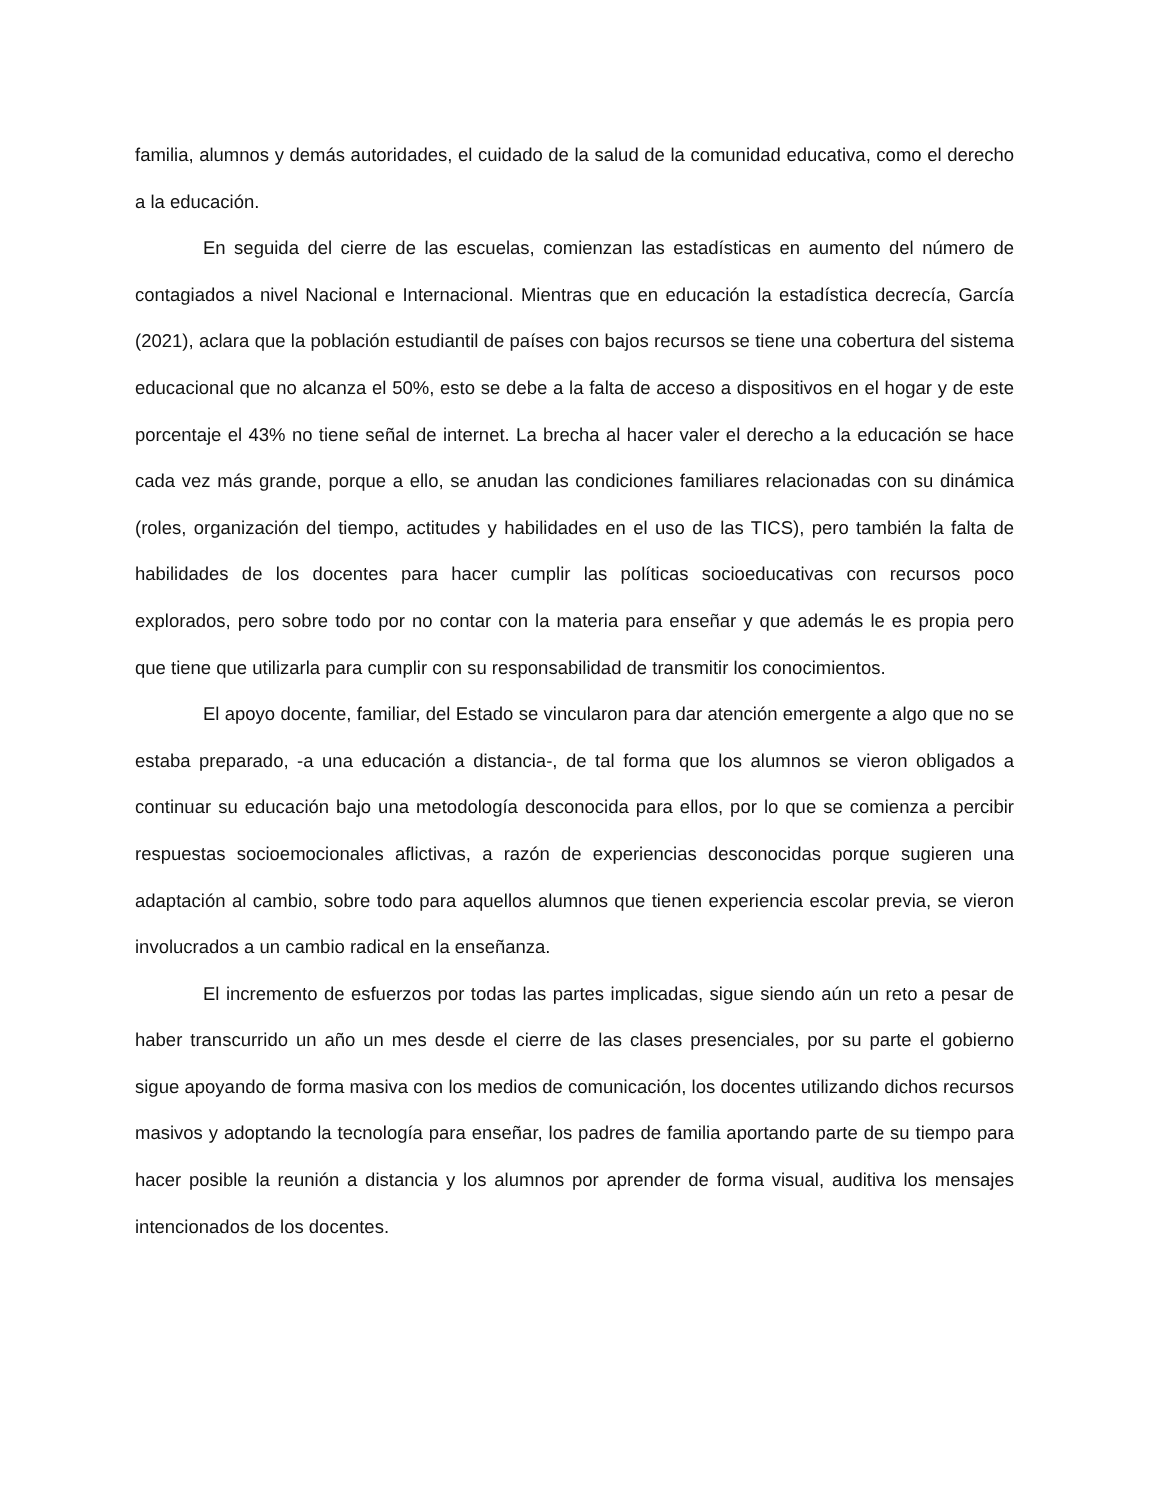familia, alumnos y demás autoridades, el cuidado de la salud de la comunidad educativa, como el derecho a la educación.
En seguida del cierre de las escuelas, comienzan las estadísticas en aumento del número de contagiados a nivel Nacional e Internacional. Mientras que en educación la estadística decrecía, García (2021), aclara que la población estudiantil de países con bajos recursos se tiene una cobertura del sistema educacional que no alcanza el 50%, esto se debe a la falta de acceso a dispositivos en el hogar y de este porcentaje el 43% no tiene señal de internet. La brecha al hacer valer el derecho a la educación se hace cada vez más grande, porque a ello, se anudan las condiciones familiares relacionadas con su dinámica (roles, organización del tiempo, actitudes y habilidades en el uso de las TICS), pero también la falta de habilidades de los docentes para hacer cumplir las políticas socioeducativas con recursos poco explorados, pero sobre todo por no contar con la materia para enseñar y que además le es propia pero que tiene que utilizarla para cumplir con su responsabilidad de transmitir los conocimientos.
El apoyo docente, familiar, del Estado se vincularon para dar atención emergente a algo que no se estaba preparado, -a una educación a distancia-, de tal forma que los alumnos se vieron obligados a continuar su educación bajo una metodología desconocida para ellos, por lo que se comienza a percibir respuestas socioemocionales aflictivas, a razón de experiencias desconocidas porque sugieren una adaptación al cambio, sobre todo para aquellos alumnos que tienen experiencia escolar previa, se vieron involucrados a un cambio radical en la enseñanza.
El incremento de esfuerzos por todas las partes implicadas, sigue siendo aún un reto a pesar de haber transcurrido un año un mes desde el cierre de las clases presenciales, por su parte el gobierno sigue apoyando de forma masiva con los medios de comunicación, los docentes utilizando dichos recursos masivos y adoptando la tecnología para enseñar, los padres de familia aportando parte de su tiempo para hacer posible la reunión a distancia y los alumnos por aprender de forma visual, auditiva los mensajes intencionados de los docentes.